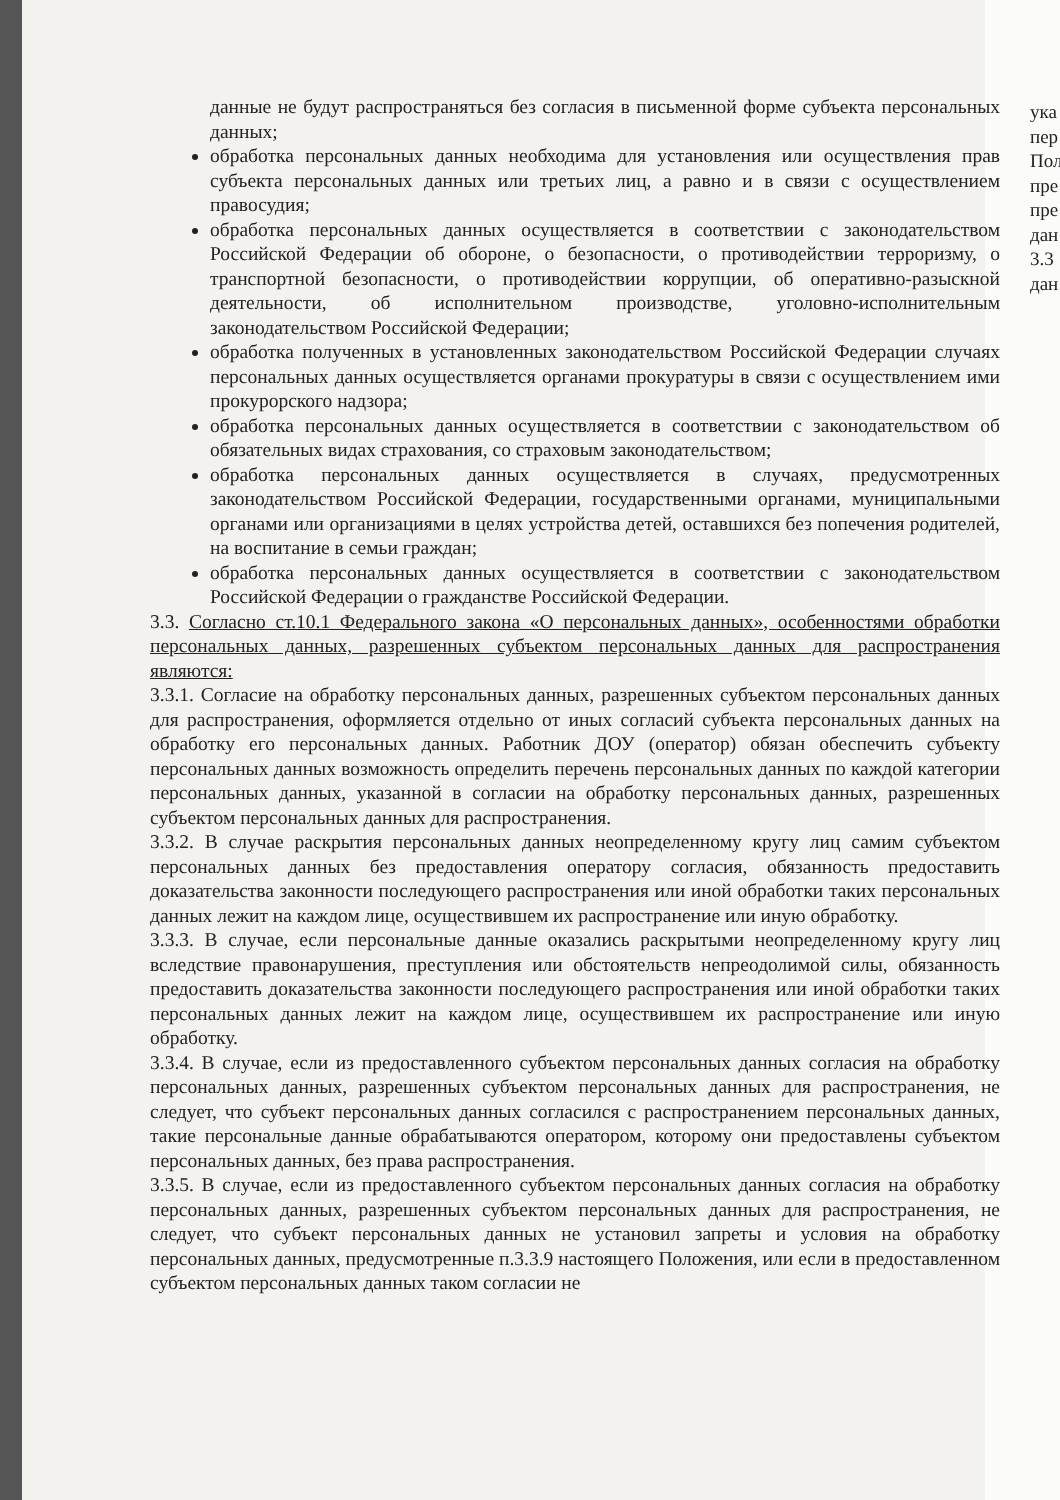данные не будут распространяться без согласия в письменной форме субъекта персональных данных;
обработка персональных данных необходима для установления или осуществления прав субъекта персональных данных или третьих лиц, а равно и в связи с осуществлением правосудия;
обработка персональных данных осуществляется в соответствии с законодательством Российской Федерации об обороне, о безопасности, о противодействии терроризму, о транспортной безопасности, о противодействии коррупции, об оперативно-разыскной деятельности, об исполнительном производстве, уголовно-исполнительным законодательством Российской Федерации;
обработка полученных в установленных законодательством Российской Федерации случаях персональных данных осуществляется органами прокуратуры в связи с осуществлением ими прокурорского надзора;
обработка персональных данных осуществляется в соответствии с законодательством об обязательных видах страхования, со страховым законодательством;
обработка персональных данных осуществляется в случаях, предусмотренных законодательством Российской Федерации, государственными органами, муниципальными органами или организациями в целях устройства детей, оставшихся без попечения родителей, на воспитание в семьи граждан;
обработка персональных данных осуществляется в соответствии с законодательством Российской Федерации о гражданстве Российской Федерации.
3.3. Согласно ст.10.1 Федерального закона «О персональных данных», особенностями обработки персональных данных, разрешенных субъектом персональных данных для распространения являются:
3.3.1. Согласие на обработку персональных данных, разрешенных субъектом персональных данных для распространения, оформляется отдельно от иных согласий субъекта персональных данных на обработку его персональных данных. Работник ДОУ (оператор) обязан обеспечить субъекту персональных данных возможность определить перечень персональных данных по каждой категории персональных данных, указанной в согласии на обработку персональных данных, разрешенных субъектом персональных данных для распространения.
3.3.2. В случае раскрытия персональных данных неопределенному кругу лиц самим субъектом персональных данных без предоставления оператору согласия, обязанность предоставить доказательства законности последующего распространения или иной обработки таких персональных данных лежит на каждом лице, осуществившем их распространение или иную обработку.
3.3.3. В случае, если персональные данные оказались раскрытыми неопределенному кругу лиц вследствие правонарушения, преступления или обстоятельств непреодолимой силы, обязанность предоставить доказательства законности последующего распространения или иной обработки таких персональных данных лежит на каждом лице, осуществившем их распространение или иную обработку.
3.3.4. В случае, если из предоставленного субъектом персональных данных согласия на обработку персональных данных, разрешенных субъектом персональных данных для распространения, не следует, что субъект персональных данных согласился с распространением персональных данных, такие персональные данные обрабатываются оператором, которому они предоставлены субъектом персональных данных, без права распространения.
3.3.5. В случае, если из предоставленного субъектом персональных данных согласия на обработку персональных данных, разрешенных субъектом персональных данных для распространения, не следует, что субъект персональных данных не установил запреты и условия на обработку персональных данных, предусмотренные п.3.3.9 настоящего Положения, или если в предоставленном субъектом персональных данных таком согласии не
ука
пер
Пол
пре
пре
дан
3.3
дан